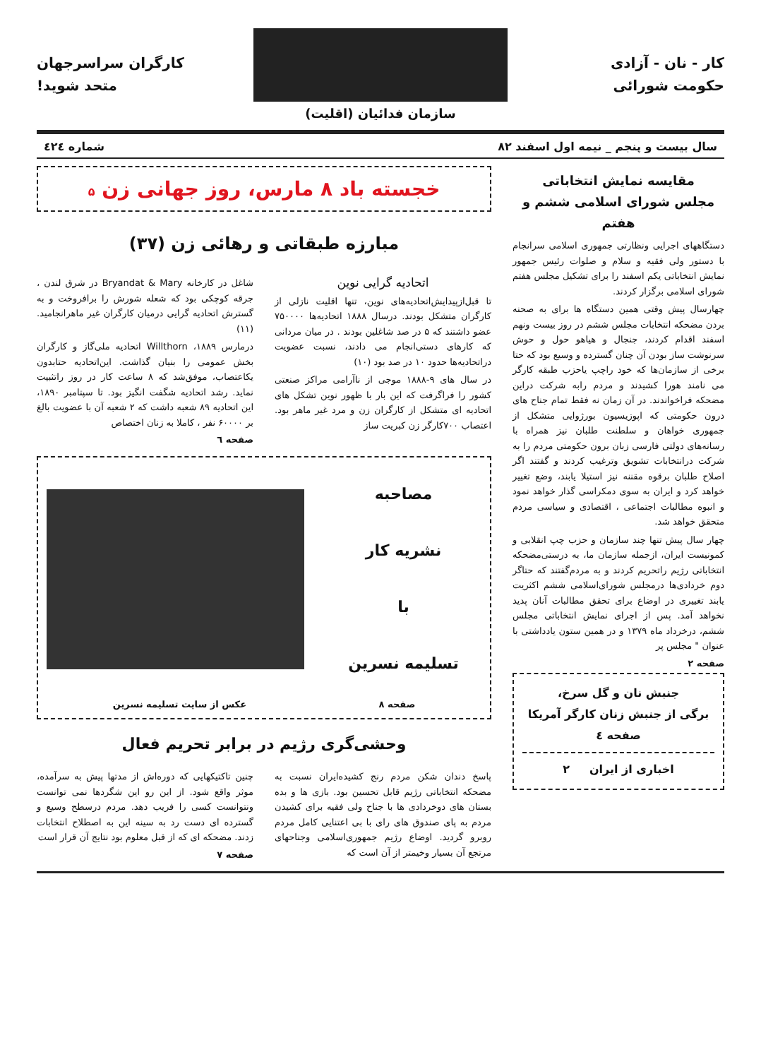کار - نان - آزادی
حکومت شورائی
سازمان فدائیان (اقلیت)
کارگران سراسرجهان
متحد شوید!
سال بیست و پنجم _ نیمه اول اسفند ۸۲ شماره ٤٢٤
مقایسه نمایش انتخاباتی
مجلس شورای اسلامی ششم و هفتم
دستگاههای اجرایی ونظارتی جمهوری اسلامی سرانجام با دستور ولی فقیه و سلام و صلوات رئیس جمهور نمایش انتخاباتی یکم اسفند را برای تشکیل مجلس هفتم شورای اسلامی برگزار کردند.
چهارسال پیش وقتی همین دستگاه ها برای به صحنه بردن مضحکه انتخابات مجلس ششم در روز بیست ونهم اسفند اقدام کردند، جنجال و هیاهو حول و حوش سرنوشت ساز بودن آن چنان گسترده و وسیع بود که حتا برخی از سازمان‌ها که خود راچپ یاحزب طبقه کارگر می نامند هورا کشیدند و مردم رابه شرکت دراین مضحکه فراخواندند. در آن زمان نه فقط تمام جناح های درون حکومتی که اپوزیسیون بورژوایی متشکل از جمهوری خواهان و سلطنت طلبان نیز همراه با رسانه‌های دولتی فارسی زبان برون حکومتی مردم را به شرکت درانتخابات تشویق وترغیب کردند و گفتند اگر اصلاح طلبان برقوه مقننه نیز استیلا یابند، وضع تغییر خواهد کرد و ایران به سوی دمکراسی گذار خواهد نمود و انبوه مطالبات اجتماعی ، اقتصادی و سیاسی مردم متحقق خواهد شد.
چهار سال پیش تنها چند سازمان و حزب چپ انقلابی و کمونیست ایران، ازجمله سازمان ما، به درستی‌مضحکه انتخاباتی رژیم راتحریم کردند و به مردم‌گفتند که حتاگر دوم خردادی‌ها درمجلس شورای‌اسلامی ششم اکثریت یابند تغییری در اوضاع برای تحقق مطالبات آنان پدید نخواهد آمد. پس از اجرای نمایش انتخاباتی مجلس ششم، درخرداد ماه ۱۳۷۹ و در همین ستون یادداشتی با عنوان " مجلس پر
صفحه ۲
جنبش نان و گل سرخ،
برگی از جنبش زنان کارگر آمریکا
صفحه ٤
اخباری از ایران ۲
خجسته باد ۸ مارس، روز جهانی زن ۵
مبارزه طبقاتی و رهائی زن (۳۷)
اتحادیه گرایی نوین
تا قبل‌ازپیدایش‌اتحادیه‌های نوین، تنها اقلیت نازلی از کارگران متشکل بودند. درسال ۱۸۸۸ اتحادیه‌ها ۷۵۰۰۰۰ عضو داشتند که ۵ در صد شاغلین بودند . در میان مردانی که کارهای دستی‌انجام می دادند، نسبت عضویت دراتحادیه‌ها حدود ۱۰ در صد بود (۱۰)
در سال های ۹-۱۸۸۸ موجی از ناآرامی مراکز صنعتی کشور را فراگرفت که این بار با ظهور نوین تشکل های اتحادیه ای متشکل از کارگران زن و مرد غیر ماهر بود. اعتصاب ۷۰۰کارگر زن کبریت ساز
شاغل در کارخانه Bryandat & Mary در شرق لندن ، جرقه کوچکی بود که شعله شورش را برافروخت و به گسترش اتحادیه گرایی درمیان کارگران غیر ماهرانجامید. (۱۱)
درمارس ۱۸۸۹، Willthorn اتحادیه ملی‌گاز و کارگران بخش عمومی را بنیان گذاشت. این‌اتحادیه حتابدون یکاعتصاب، موفق‌شد که ۸ ساعت کار در روز راتثبیت نماید. رشد اتحادیه شگفت انگیز بود. تا سپتامبر ۱۸۹۰، این اتحادیه ۸۹ شعبه داشت که ۲ شعبه آن با عضویت بالغ بر ۶۰۰۰۰ نفر ، کاملا به زنان اختصاص
صفحه ٦
مصاحبه
نشریه کار
با
تسلیمه نسرین
صفحه ۸ عکس از سایت تسلیمه نسرین
وحشی‌گری رژیم در برابر تحریم فعال
پاسخ دندان شکن مردم رنج کشیده‌ایران نسبت به مضحکه انتخاباتی رژیم قابل تحسین بود. بازی ها و بده بستان های دوخردادی ها با جناح ولی فقیه برای کشیدن مردم به پای صندوق های رای با بی اعتنایی کامل مردم روبرو گردید. اوضاع رژیم جمهوری‌اسلامی وجناحهای مرتجع آن بسیار وخیمتر از آن است که
چنین تاکتیکهایی که دوره‌اش از مدتها پیش به سرآمده، موثر واقع شود. از این رو این شگردها نمی توانست ونتوانست کسی را فریب دهد. مردم درسطح وسیع و گسترده ای دست رد به سینه این به اصطلاح انتخابات زدند. مضحکه ای که از قبل معلوم بود نتایج آن قرار است
صفحه ۷